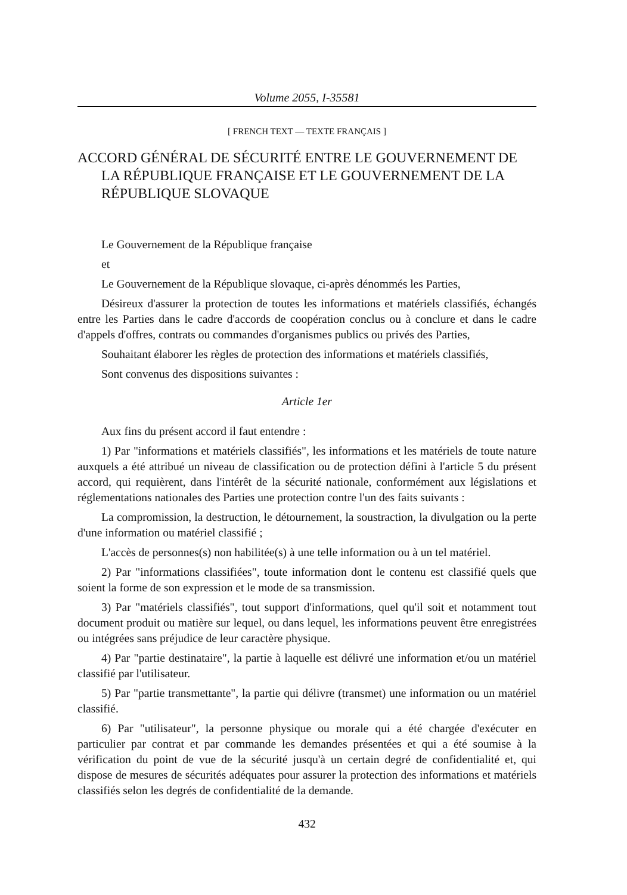Volume 2055, I-35581
[ FRENCH TEXT — TEXTE FRANÇAIS ]
ACCORD GÉNÉRAL DE SÉCURITÉ ENTRE LE GOUVERNEMENT DE LA RÉPUBLIQUE FRANÇAISE ET LE GOUVERNEMENT DE LA RÉPUBLIQUE SLOVAQUE
Le Gouvernement de la République française
et
Le Gouvernement de la République slovaque, ci-après dénommés les Parties,
Désireux d'assurer la protection de toutes les informations et matériels classifiés, échangés entre les Parties dans le cadre d'accords de coopération conclus ou à conclure et dans le cadre d'appels d'offres, contrats ou commandes d'organismes publics ou privés des Parties,
Souhaitant élaborer les règles de protection des informations et matériels classifiés,
Sont convenus des dispositions suivantes :
Article 1er
Aux fins du présent accord il faut entendre :
1) Par "informations et matériels classifiés", les informations et les matériels de toute nature auxquels a été attribué un niveau de classification ou de protection défini à l'article 5 du présent accord, qui requièrent, dans l'intérêt de la sécurité nationale, conformément aux législations et réglementations nationales des Parties une protection contre l'un des faits suivants :
La compromission, la destruction, le détournement, la soustraction, la divulgation ou la perte d'une information ou matériel classifié ;
L'accès de personnes(s) non habilitée(s) à une telle information ou à un tel matériel.
2) Par "informations classifiées", toute information dont le contenu est classifié quels que soient la forme de son expression et le mode de sa transmission.
3) Par "matériels classifiés", tout support d'informations, quel qu'il soit et notamment tout document produit ou matière sur lequel, ou dans lequel, les informations peuvent être enregistrées ou intégrées sans préjudice de leur caractère physique.
4) Par "partie destinataire", la partie à laquelle est délivré une information et/ou un matériel classifié par l'utilisateur.
5) Par "partie transmettante", la partie qui délivre (transmet) une information ou un matériel classifié.
6) Par "utilisateur", la personne physique ou morale qui a été chargée d'exécuter en particulier par contrat et par commande les demandes présentées et qui a été soumise à la vérification du point de vue de la sécurité jusqu'à un certain degré de confidentialité et, qui dispose de mesures de sécurités adéquates pour assurer la protection des informations et matériels classifiés selon les degrés de confidentialité de la demande.
432